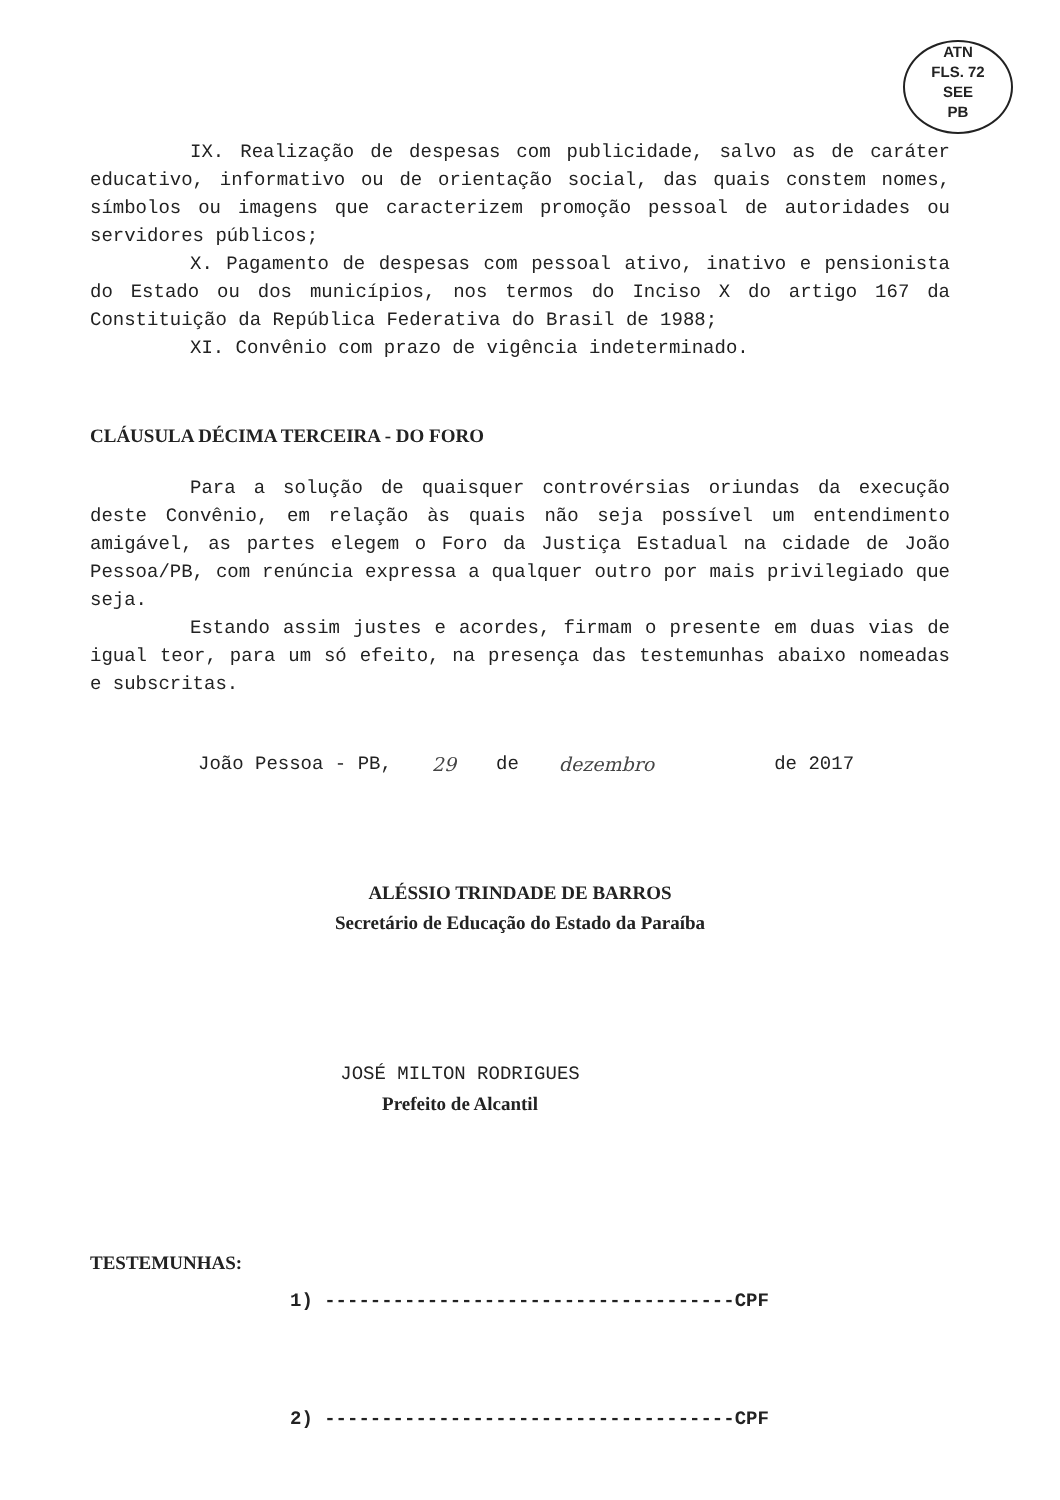ATN
FLS. 72
SEE
PB
IX. Realização de despesas com publicidade, salvo as de caráter educativo, informativo ou de orientação social, das quais constem nomes, símbolos ou imagens que caracterizem promoção pessoal de autoridades ou servidores públicos;
X. Pagamento de despesas com pessoal ativo, inativo e pensionista do Estado ou dos municípios, nos termos do Inciso X do artigo 167 da Constituição da República Federativa do Brasil de 1988;
XI. Convênio com prazo de vigência indeterminado.
CLÁUSULA DÉCIMA TERCEIRA - DO FORO
Para a solução de quaisquer controvérsias oriundas da execução deste Convênio, em relação às quais não seja possível um entendimento amigável, as partes elegem o Foro da Justiça Estadual na cidade de João Pessoa/PB, com renúncia expressa a qualquer outro por mais privilegiado que seja.
Estando assim justes e acordes, firmam o presente em duas vias de igual teor, para um só efeito, na presença das testemunhas abaixo nomeadas e subscritas.
João Pessoa - PB, 29 de dezembro de 2017
ALÉSSIO TRINDADE DE BARROS
Secretário de Educação do Estado da Paraíba
JOSÉ MILTON RODRIGUES
Prefeito de Alcantil
TESTEMUNHAS:
1) ------------------------------------CPF
2) ------------------------------------CPF